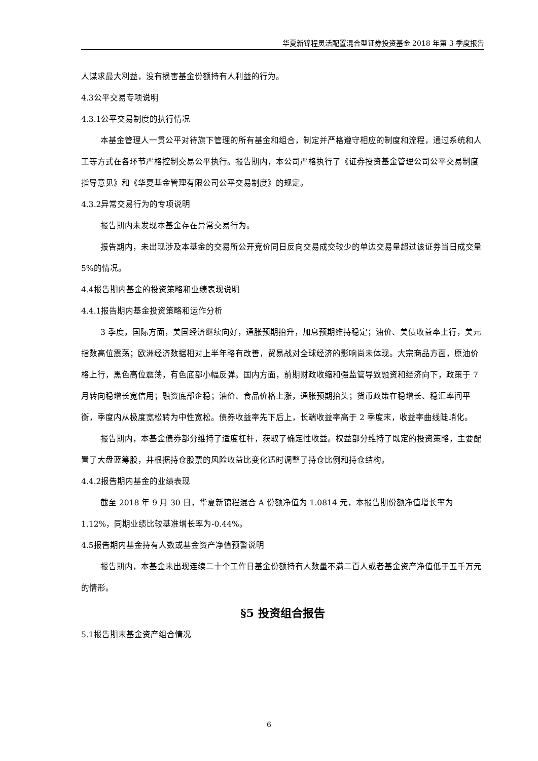华夏新锦程灵活配置混合型证券投资基金 2018 年第 3 季度报告
人谋求最大利益，没有损害基金份额持有人利益的行为。
4.3公平交易专项说明
4.3.1公平交易制度的执行情况
本基金管理人一贯公平对待旗下管理的所有基金和组合，制定并严格遵守相应的制度和流程，通过系统和人工等方式在各环节严格控制交易公平执行。报告期内，本公司严格执行了《证券投资基金管理公司公平交易制度指导意见》和《华夏基金管理有限公司公平交易制度》的规定。
4.3.2异常交易行为的专项说明
报告期内未发现本基金存在异常交易行为。
报告期内，未出现涉及本基金的交易所公开竞价同日反向交易成交较少的单边交易量超过该证券当日成交量 5%的情况。
4.4报告期内基金的投资策略和业绩表现说明
4.4.1报告期内基金投资策略和运作分析
3 季度，国际方面，美国经济继续向好，通胀预期抬升，加息预期维持稳定；油价、美债收益率上行，美元指数高位震荡；欧洲经济数据相对上半年略有改善，贸易战对全球经济的影响尚未体现。大宗商品方面，原油价格上行，黑色高位震荡，有色底部小幅反弹。国内方面，前期财政收缩和强监管导致融资和经济向下，政策于 7 月转向稳增长宽信用；融资底部企稳；油价、食品价格上涨，通胀预期抬头；货币政策在稳增长、稳汇率间平衡，季度内从极度宽松转为中性宽松。债券收益率先下后上，长端收益率高于 2 季度末，收益率曲线陡峭化。
报告期内，本基金债券部分维持了适度杠杆，获取了确定性收益。权益部分维持了既定的投资策略，主要配置了大盘蓝筹股，并根据持仓股票的风险收益比变化适时调整了持仓比例和持仓结构。
4.4.2报告期内基金的业绩表现
截至 2018 年 9 月 30 日，华夏新锦程混合 A 份额净值为 1.0814 元，本报告期份额净值增长率为 1.12%，同期业绩比较基准增长率为-0.44%。
4.5报告期内基金持有人数或基金资产净值预警说明
报告期内，本基金未出现连续二十个工作日基金份额持有人数量不满二百人或者基金资产净值低于五千万元的情形。
§5 投资组合报告
5.1报告期末基金资产组合情况
6